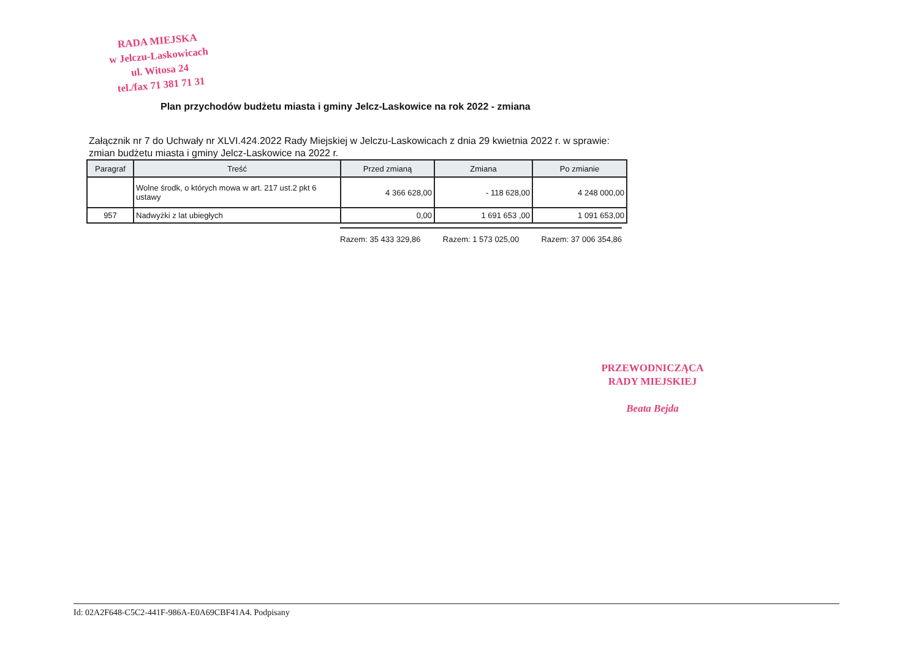RADA MIEJSKA
w Jelczu-Laskowicach
ul. Witosa 24
tel./fax 71 381 71 31
Plan przychodów budżetu miasta i gminy Jelcz-Laskowice na rok 2022 - zmiana
Załącznik nr 7 do Uchwały nr XLVI.424.2022 Rady Miejskiej w Jelczu-Laskowicach z dnia 29 kwietnia 2022 r. w sprawie: zmian budżetu miasta i gminy Jelcz-Laskowice na 2022 r.
| Paragraf | Treść | Przed zmianą | Zmiana | Po zmianie |
| --- | --- | --- | --- | --- |
| | Wolne środk, o których mowa w art. 217 ust.2 pkt 6 ustawy | 4 366 628,00 | - 118 628,00 | 4 248 000,00 |
| 957 | Nadwyżki z lat ubiegłych | 0,00 | 1 691 653 ,00 | 1 091 653,00 |
Razem: 35 433 329,86 Razem: 1 573 025,00 Razem: 37 006 354,86
PRZEWODNICZĄCA
RADY MIEJSKIEJ
Beata Bejda
Id: 02A2F648-C5C2-441F-986A-E0A69CBF41A4. Podpisany